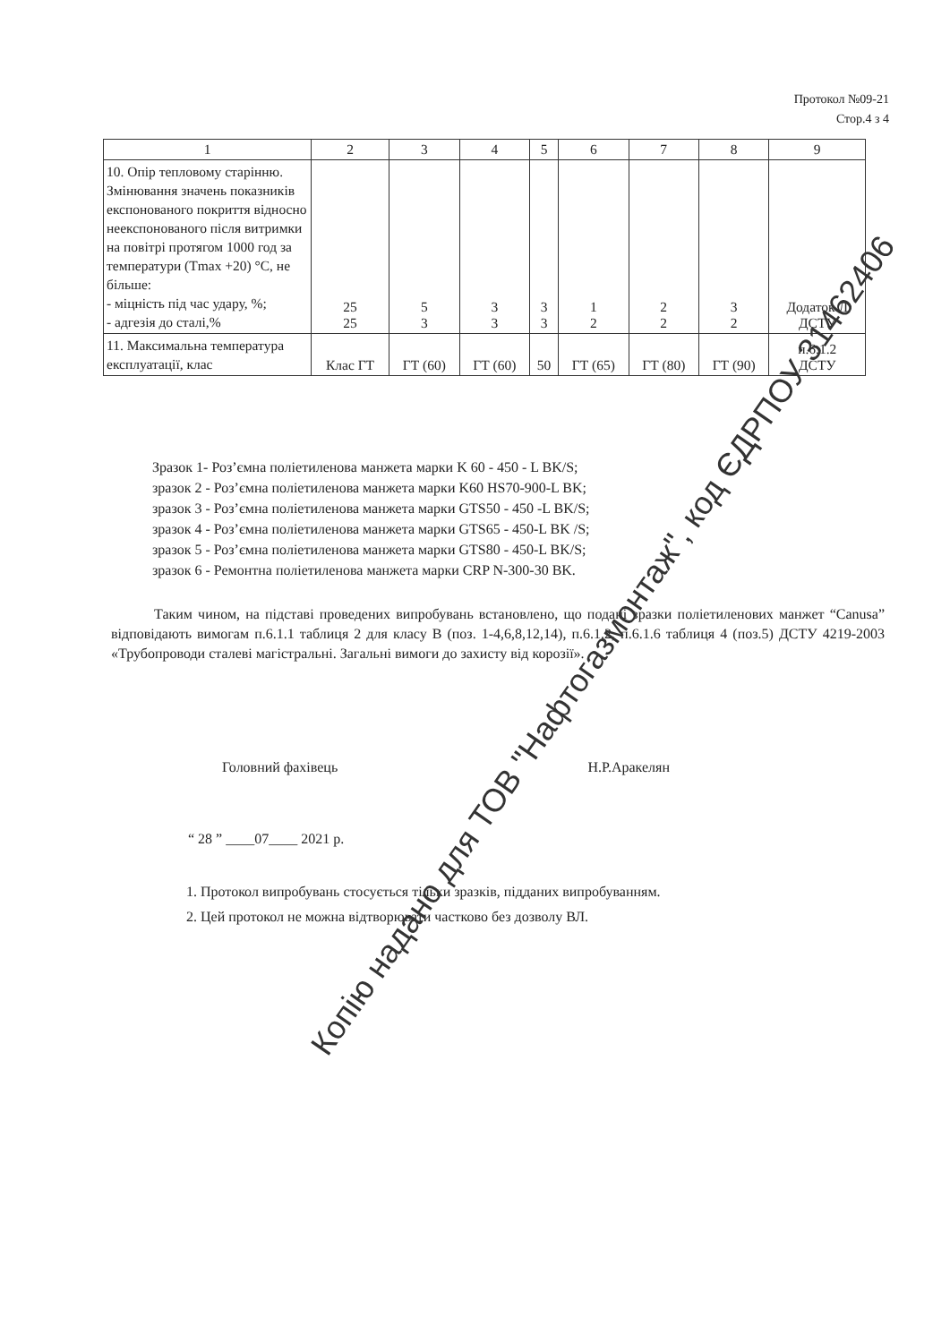Протокол №09-21
Стор.4 з 4
| 1 | 2 | 3 | 4 | 5 | 6 | 7 | 8 | 9 |
| --- | --- | --- | --- | --- | --- | --- | --- | --- |
| 10. Опір тепловому старінню. Змінювання значень показників експонованого покриття відносно неекспонованого після витримки на повітрі протягом 1000 год за температури (Tmax +20) °С, не більше: - міцність під час удару, %; - адгезія до сталі,% | 25 25 | 5 3 | 3 3 | 3 3 | 1 2 | 2 2 | 3 2 | Додаток Л ДСТУ |
| 11. Максимальна температура експлуатації, клас | Клас ГТ | ГТ (60) | ГТ (60) | 50 | ГТ (65) | ГТ (80) | ГТ (90) | п.6.1.2 ДСТУ |
Зразок 1- Роз’ємна поліетиленова манжета марки K 60 - 450 - L BK/S;
зразок 2 - Роз’ємна поліетиленова манжета марки K60 HS70-900-L BK;
зразок 3 - Роз’ємна поліетиленова манжета марки GTS50 - 450 -L BK/S;
зразок 4 - Роз’ємна поліетиленова манжета марки GTS65 - 450-L BK /S;
зразок 5 - Роз’ємна поліетиленова манжета марки GTS80 - 450-L BK/S;
зразок 6 - Ремонтна поліетиленова манжета марки CRP N-300-30 BK.
Таким чином, на підставі проведених випробувань встановлено, що подані зразки поліетиленових манжет “Canusa” відповідають вимогам п.6.1.1 таблиця 2 для класу В (поз. 1-4,6,8,12,14), п.6.1.2, п.6.1.6 таблиця 4 (поз.5) ДСТУ 4219-2003 «Трубопроводи сталеві магістральні. Загальні вимоги до захисту від корозії».
Головний фахівець Н.Р.Аракелян
“ 28 ” ____07____ 2021 р.
1. Протокол випробувань стосується тільки зразків, підданих випробуванням.
2. Цей протокол не можна відтворювати частково без дозволу ВЛ.
Копію надано для ТОВ "Нафтогазмонтаж", код ЄДРПОУ 31462406